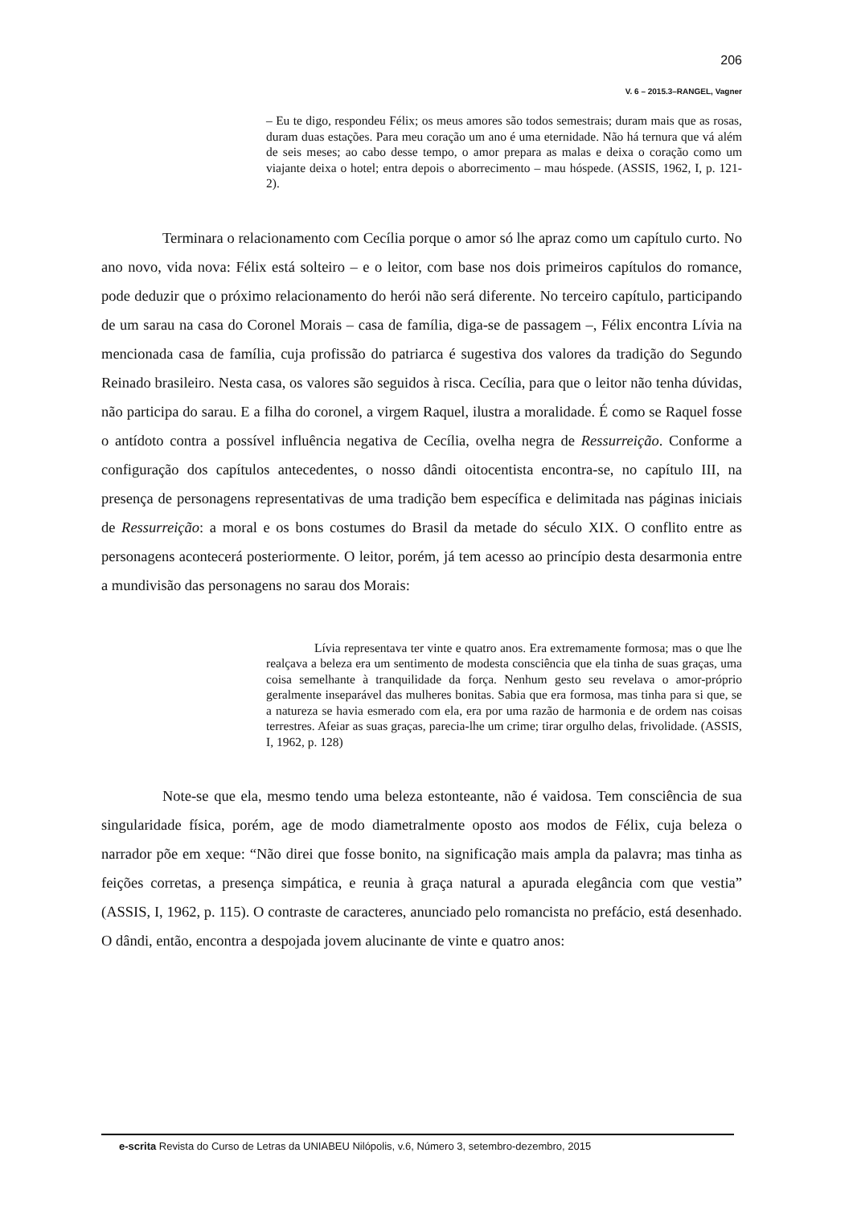206
V. 6 – 2015.3–RANGEL, Vagner
– Eu te digo, respondeu Félix; os meus amores são todos semestrais; duram mais que as rosas, duram duas estações. Para meu coração um ano é uma eternidade. Não há ternura que vá além de seis meses; ao cabo desse tempo, o amor prepara as malas e deixa o coração como um viajante deixa o hotel; entra depois o aborrecimento – mau hóspede. (ASSIS, 1962, I, p. 121-2).
Terminara o relacionamento com Cecília porque o amor só lhe apraz como um capítulo curto. No ano novo, vida nova: Félix está solteiro – e o leitor, com base nos dois primeiros capítulos do romance, pode deduzir que o próximo relacionamento do herói não será diferente. No terceiro capítulo, participando de um sarau na casa do Coronel Morais – casa de família, diga-se de passagem –, Félix encontra Lívia na mencionada casa de família, cuja profissão do patriarca é sugestiva dos valores da tradição do Segundo Reinado brasileiro. Nesta casa, os valores são seguidos à risca. Cecília, para que o leitor não tenha dúvidas, não participa do sarau. E a filha do coronel, a virgem Raquel, ilustra a moralidade. É como se Raquel fosse o antídoto contra a possível influência negativa de Cecília, ovelha negra de Ressurreição. Conforme a configuração dos capítulos antecedentes, o nosso dândi oitocentista encontra-se, no capítulo III, na presença de personagens representativas de uma tradição bem específica e delimitada nas páginas iniciais de Ressurreição: a moral e os bons costumes do Brasil da metade do século XIX. O conflito entre as personagens acontecerá posteriormente. O leitor, porém, já tem acesso ao princípio desta desarmonia entre a mundivisão das personagens no sarau dos Morais:
Lívia representava ter vinte e quatro anos. Era extremamente formosa; mas o que lhe realçava a beleza era um sentimento de modesta consciência que ela tinha de suas graças, uma coisa semelhante à tranquilidade da força. Nenhum gesto seu revelava o amor-próprio geralmente inseparável das mulheres bonitas. Sabia que era formosa, mas tinha para si que, se a natureza se havia esmerado com ela, era por uma razão de harmonia e de ordem nas coisas terrestres. Afeiar as suas graças, parecia-lhe um crime; tirar orgulho delas, frivolidade. (ASSIS, I, 1962, p. 128)
Note-se que ela, mesmo tendo uma beleza estonteante, não é vaidosa. Tem consciência de sua singularidade física, porém, age de modo diametralmente oposto aos modos de Félix, cuja beleza o narrador põe em xeque: “Não direi que fosse bonito, na significação mais ampla da palavra; mas tinha as feições corretas, a presença simpática, e reunia à graça natural a apurada elegância com que vestia” (ASSIS, I, 1962, p. 115). O contraste de caracteres, anunciado pelo romancista no prefácio, está desenhado. O dândi, então, encontra a despojada jovem alucinante de vinte e quatro anos:
e-scrita Revista do Curso de Letras da UNIABEU Nilópolis, v.6, Número 3, setembro-dezembro, 2015